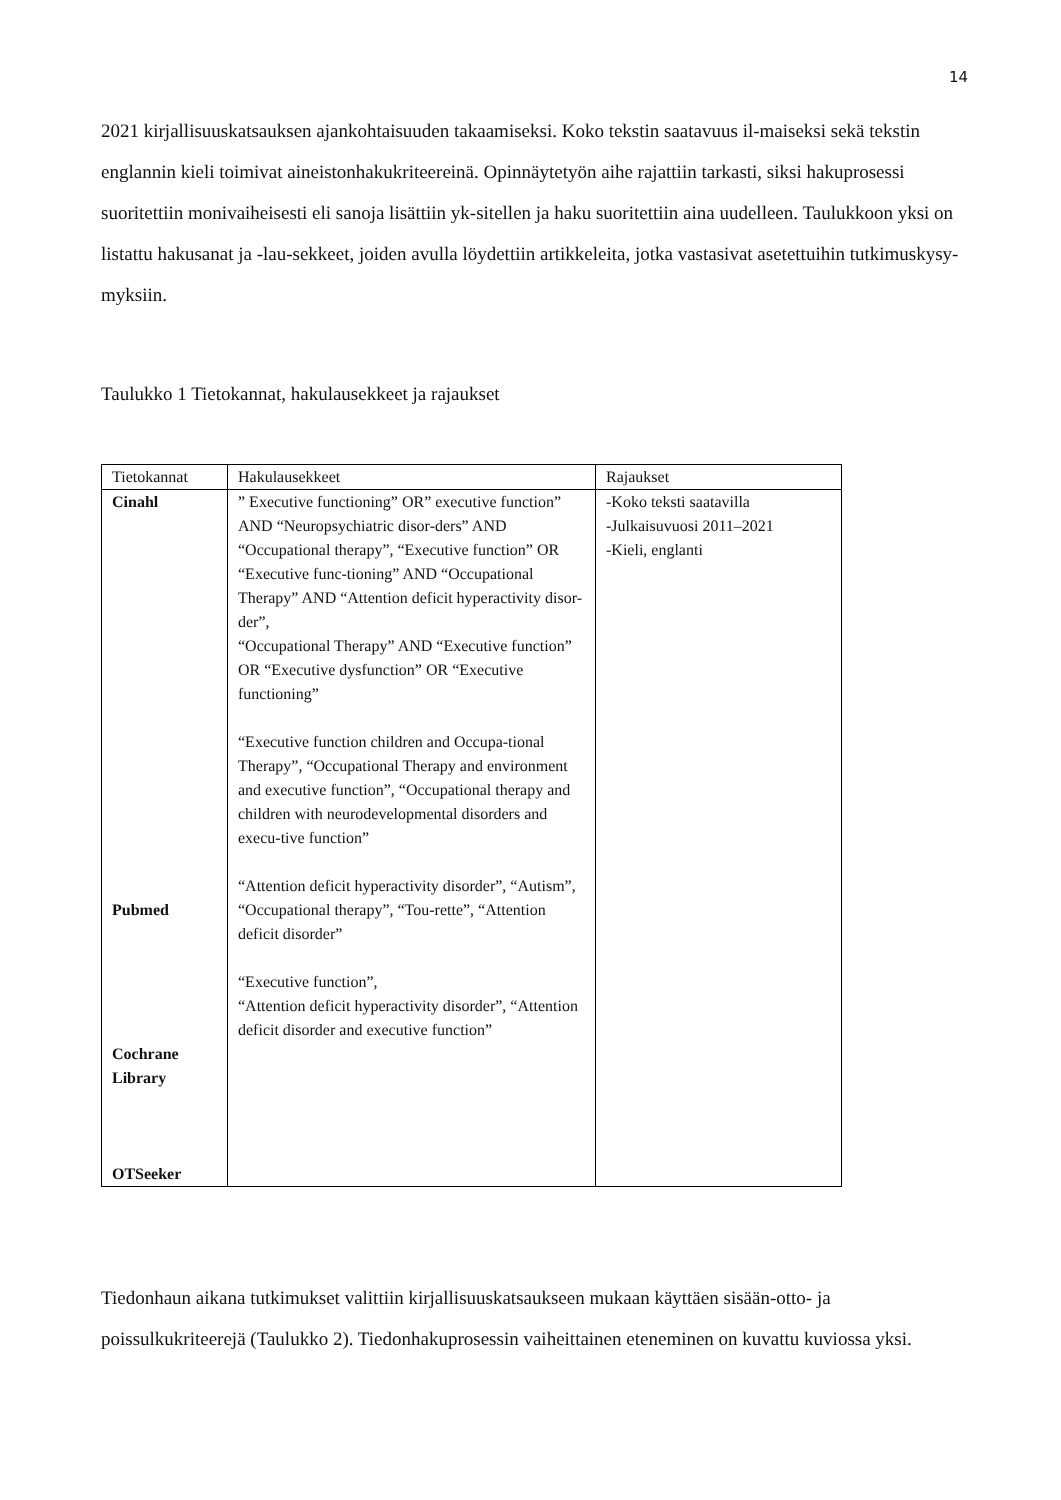14
2021 kirjallisuuskatsauksen ajankohtaisuuden takaamiseksi. Koko tekstin saatavuus il-maiseksi sekä tekstin englannin kieli toimivat aineistonhakukriteereinä. Opinnäytetyön aihe rajattiin tarkasti, siksi hakuprosessi suoritettiin monivaiheisesti eli sanoja lisättiin yk-sitellen ja haku suoritettiin aina uudelleen. Taulukkoon yksi on listattu hakusanat ja -lau-sekkeet, joiden avulla löydettiin artikkeleita, jotka vastasivat asetettuihin tutkimuskysy-myksiin.
Taulukko 1 Tietokannat, hakulausekkeet ja rajaukset
| Tietokannat | Hakulausekkeet | Rajaukset |
| --- | --- | --- |
| Cinahl Pubmed Cochrane Library OTSeeker | ” Executive functioning” OR” executive function” AND “Neuropsychiatric disor-ders” AND “Occupational therapy”, “Executive function” OR “Executive func-tioning” AND “Occupational Therapy” AND “Attention deficit hyperactivity disor-der”, “Occupational Therapy” AND “Executive function” OR “Executive dysfunction” OR “Executive functioning” “Executive function children and Occupa-tional Therapy”, “Occupational Therapy and environment and executive function”, “Occupational therapy and children with neurodevelopmental disorders and execu-tive function” “Attention deficit hyperactivity disorder”, “Autism”, “Occupational therapy”, “Tou-rette”, “Attention deficit disorder” “Executive function”, “Attention deficit hyperactivity disorder”, “Attention deficit disorder and executive function” | -Koko teksti saatavilla -Julkaisuvuosi 2011–2021 -Kieli, englanti |
Tiedonhaun aikana tutkimukset valittiin kirjallisuuskatsaukseen mukaan käyttäen sisään-otto- ja poissulkukriteerejä (Taulukko 2). Tiedonhakuprosessin vaiheittainen eteneminen on kuvattu kuviossa yksi.